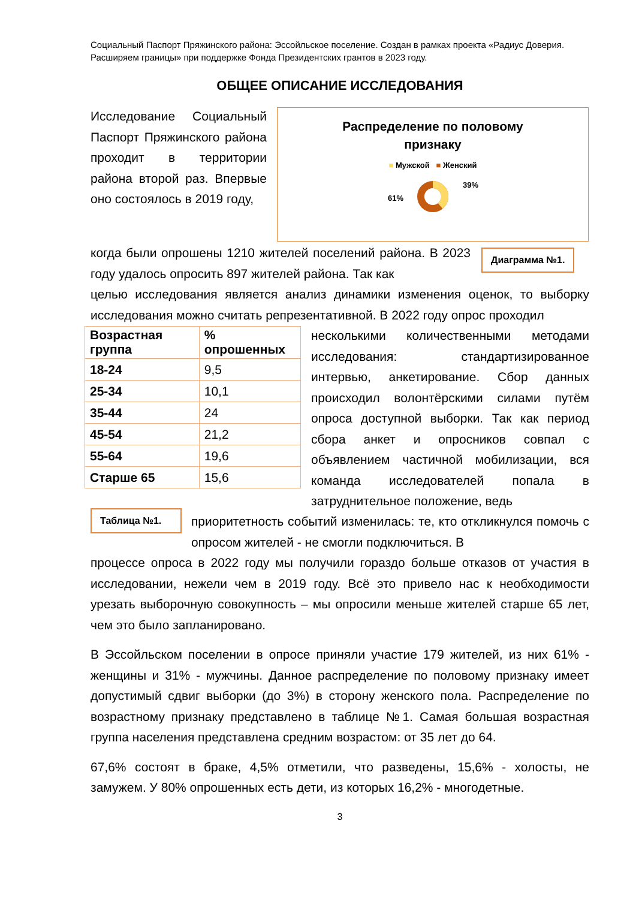Социальный Паспорт Пряжинского района: Эссойльское поселение. Создан в рамках проекта «Радиус Доверия. Расширяем границы» при поддержке Фонда Президентских грантов в 2023 году.
ОБЩЕЕ ОПИСАНИЕ ИССЛЕДОВАНИЯ
Исследование Социальный Паспорт Пряжинского района проходит в территории района второй раз. Впервые оно состоялось в 2019 году,
Распределение по половому
признаку
■ Мужской ■ Женский
39%
61%
Диаграмма №1.
когда были опрошены 1210 жителей поселений района. В 2023 году удалось опросить 897 жителей района. Так как
целью исследования является анализ динамики изменения оценок, то выборку исследования можно считать репрезентативной. В 2022 году опрос проходил
| Возрастная группа | % опрошенных |
| --- | --- |
| 18-24 | 9,5 |
| 25-34 | 10,1 |
| 35-44 | 24 |
| 45-54 | 21,2 |
| 55-64 | 19,6 |
| Старше 65 | 15,6 |
несколькими количественными методами исследования: стандартизированное интервью, анкетирование. Сбор данных происходил волонтёрскими силами путём опроса доступной выборки. Так как период сбора анкет и опросников совпал с объявлением частичной мобилизации, вся команда исследователей попала в затруднительное положение, ведь
Таблица №1.
приоритетность событий изменилась: те, кто откликнулся помочь с опросом жителей - не смогли подключиться. В
процессе опроса в 2022 году мы получили гораздо больше отказов от участия в исследовании, нежели чем в 2019 году. Всё это привело нас к необходимости урезать выборочную совокупность – мы опросили меньше жителей старше 65 лет, чем это было запланировано.
В Эссойльском поселении в опросе приняли участие 179 жителей, из них 61% - женщины и 31% - мужчины. Данное распределение по половому признаку имеет допустимый сдвиг выборки (до 3%) в сторону женского пола. Распределение по возрастному признаку представлено в таблице №1. Самая большая возрастная группа населения представлена средним возрастом: от 35 лет до 64.
67,6% состоят в браке, 4,5% отметили, что разведены, 15,6% - холосты, не замужем. У 80% опрошенных есть дети, из которых 16,2% - многодетные.
3